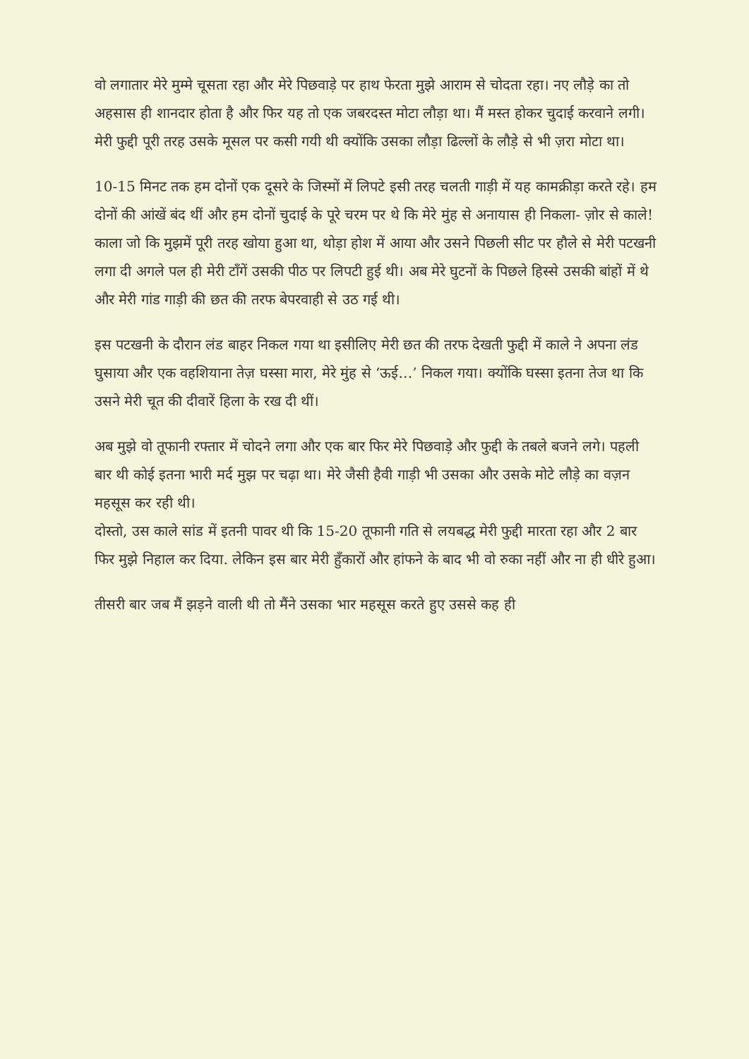वो लगातार मेरे मुम्मे चूसता रहा और मेरे पिछवाड़े पर हाथ फेरता मुझे आराम से चोदता रहा। नए लौड़े का तो अहसास ही शानदार होता है और फिर यह तो एक जबरदस्त मोटा लौड़ा था। मैं मस्त होकर चुदाई करवाने लगी। मेरी फुद्दी पूरी तरह उसके मूसल पर कसी गयी थी क्योंकि उसका लौड़ा ढिल्लों के लौड़े से भी ज़रा मोटा था।
10-15 मिनट तक हम दोनों एक दूसरे के जिस्मों में लिपटे इसी तरह चलती गाड़ी में यह कामक्रीड़ा करते रहे। हम दोनों की आंखें बंद थीं और हम दोनों चुदाई के पूरे चरम पर थे कि मेरे मुंह से अनायास ही निकला- ज़ोर से काले!
काला जो कि मुझमें पूरी तरह खोया हुआ था, थोड़ा होश में आया और उसने पिछली सीट पर हौले से मेरी पटखनी लगा दी अगले पल ही मेरी टाँगें उसकी पीठ पर लिपटी हुई थी। अब मेरे घुटनों के पिछले हिस्से उसकी बांहों में थे और मेरी गांड गाड़ी की छत की तरफ बेपरवाही से उठ गई थी।
इस पटखनी के दौरान लंड बाहर निकल गया था इसीलिए मेरी छत की तरफ देखती फुद्दी में काले ने अपना लंड घुसाया और एक वहशियाना तेज़ घस्सा मारा, मेरे मुंह से ‘ऊई…’ निकल गया। क्योंकि घस्सा इतना तेज था कि उसने मेरी चूत की दीवारें हिला के रख दी थीं।
अब मुझे वो तूफानी रफ्तार में चोदने लगा और एक बार फिर मेरे पिछवाड़े और फुद्दी के तबले बजने लगे। पहली बार थी कोई इतना भारी मर्द मुझ पर चढ़ा था। मेरे जैसी हैवी गाड़ी भी उसका और उसके मोटे लौड़े का वज़न महसूस कर रही थी।
दोस्तो, उस काले सांड में इतनी पावर थी कि 15-20 तूफानी गति से लयबद्ध मेरी फुद्दी मारता रहा और 2 बार फिर मुझे निहाल कर दिया. लेकिन इस बार मेरी हुँकारों और हांफने के बाद भी वो रुका नहीं और ना ही धीरे हुआ।
तीसरी बार जब मैं झड़ने वाली थी तो मैंने उसका भार महसूस करते हुए उससे कह ही